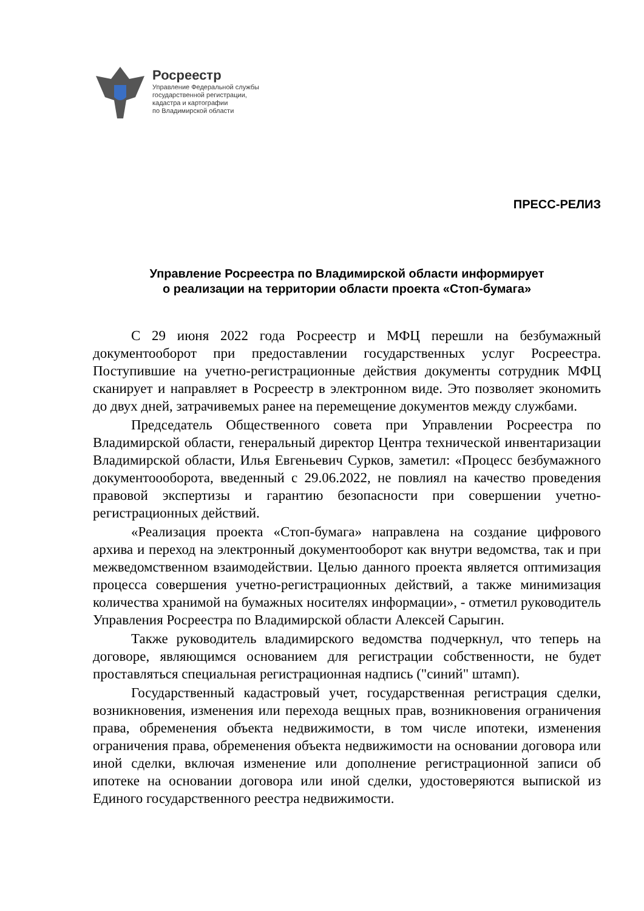Росреестр
Управление Федеральной службы
государственной регистрации,
кадастра и картографии
по Владимирской области
ПРЕСС-РЕЛИЗ
Управление Росреестра по Владимирской области информирует
о реализации на территории области проекта «Стоп-бумага»
С 29 июня 2022 года Росреестр и МФЦ перешли на безбумажный документооборот при предоставлении государственных услуг Росреестра. Поступившие на учетно-регистрационные действия документы сотрудник МФЦ сканирует и направляет в Росреестр в электронном виде. Это позволяет экономить до двух дней, затрачивемых ранее на перемещение документов между службами.
Председатель Общественного совета при Управлении Росреестра по Владимирской области, генеральный директор Центра технической инвентаризации Владимирской области, Илья Евгеньевич Сурков, заметил: «Процесс безбумажного документоооборота, введенный с 29.06.2022, не повлиял на качество проведения правовой экспертизы и гарантию безопасности при совершении учетно-регистрационных действий.
«Реализация проекта «Стоп-бумага» направлена на создание цифрового архива и переход на электронный документооборот как внутри ведомства, так и при межведомственном взаимодействии. Целью данного проекта является оптимизация процесса совершения учетно-регистрационных действий, а также минимизация количества хранимой на бумажных носителях информации», - отметил руководитель Управления Росреестра по Владимирской области Алексей Сарыгин.
Также руководитель владимирского ведомства подчеркнул, что теперь на договоре, являющимся основанием для регистрации собственности, не будет проставляться специальная регистрационная надпись ("синий" штамп).
Государственный кадастровый учет, государственная регистрация сделки, возникновения, изменения или перехода вещных прав, возникновения ограничения права, обременения объекта недвижимости, в том числе ипотеки, изменения ограничения права, обременения объекта недвижимости на основании договора или иной сделки, включая изменение или дополнение регистрационной записи об ипотеке на основании договора или иной сделки, удостоверяются выпиской из Единого государственного реестра недвижимости.